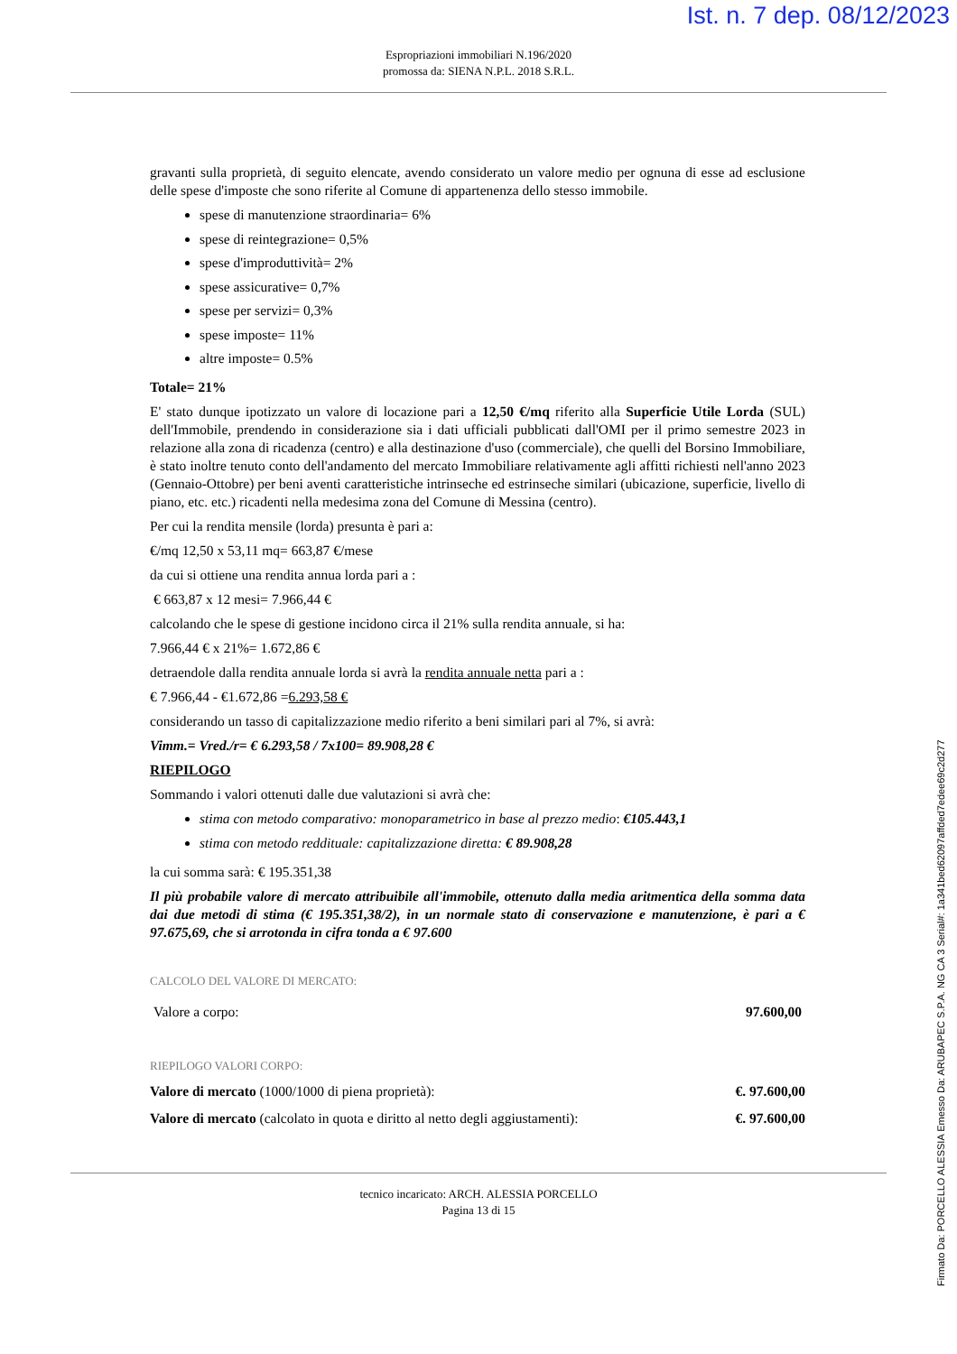Ist. n. 7 dep. 08/12/2023
Espropriazioni immobiliari N.196/2020
promossa da: SIENA N.P.L. 2018 S.R.L.
gravanti sulla proprietà, di seguito elencate, avendo considerato un valore medio per ognuna di esse ad esclusione delle spese d'imposte che sono riferite al Comune di appartenenza dello stesso immobile.
spese di manutenzione straordinaria= 6%
spese di reintegrazione= 0,5%
spese d'improduttività= 2%
spese assicurative= 0,7%
spese per servizi= 0,3%
spese imposte= 11%
altre imposte= 0.5%
Totale= 21%
E' stato dunque ipotizzato un valore di locazione pari a 12,50 €/mq riferito alla Superficie Utile Lorda (SUL) dell'Immobile, prendendo in considerazione sia i dati ufficiali pubblicati dall'OMI per il primo semestre 2023 in relazione alla zona di ricadenza (centro) e alla destinazione d'uso (commerciale), che quelli del Borsino Immobiliare, è stato inoltre tenuto conto dell'andamento del mercato Immobiliare relativamente agli affitti richiesti nell'anno 2023 (Gennaio-Ottobre) per beni aventi caratteristiche intrinseche ed estrinseche similari (ubicazione, superficie, livello di piano, etc. etc.) ricadenti nella medesima zona del Comune di Messina (centro).
Per cui la rendita mensile (lorda) presunta è pari a:
€/mq 12,50 x 53,11 mq= 663,87 €/mese
da cui si ottiene una rendita annua lorda pari a :
€ 663,87 x 12 mesi= 7.966,44 €
calcolando che le spese di gestione incidono circa il 21% sulla rendita annuale, si ha:
7.966,44 € x 21%= 1.672,86 €
detraendole dalla rendita annuale lorda si avrà la rendita annuale netta pari a :
€ 7.966,44 - €1.672,86 =6.293,58 €
considerando un tasso di capitalizzazione medio riferito a beni similari pari al 7%, si avrà:
Vimm.= Vred./r= € 6.293,58 / 7x100= 89.908,28 €
RIEPILOGO
Sommando i valori ottenuti dalle due valutazioni si avrà che:
stima con metodo comparativo: monoparametrico in base al prezzo medio: €105.443,1
stima con metodo reddituale: capitalizzazione diretta: € 89.908,28
la cui somma sarà: € 195.351,38
Il più probabile valore di mercato attribuibile all'immobile, ottenuto dalla media aritmentica della somma data dai due metodi di stima (€ 195.351,38/2), in un normale stato di conservazione e manutenzione, è pari a € 97.675,69, che si arrotonda in cifra tonda a € 97.600
CALCOLO DEL VALORE DI MERCATO:
Valore a corpo: 97.600,00
RIEPILOGO VALORI CORPO:
Valore di mercato (1000/1000 di piena proprietà): €. 97.600,00
Valore di mercato (calcolato in quota e diritto al netto degli aggiustamenti): €. 97.600,00
tecnico incaricato: ARCH. ALESSIA PORCELLO
Pagina 13 di 15
Firmato Da: PORCELLO ALESSIA Emesso Da: ARUBAPEC S.P.A. NG CA 3 Serial#: 1a341bed62097affded7edee69c2d277